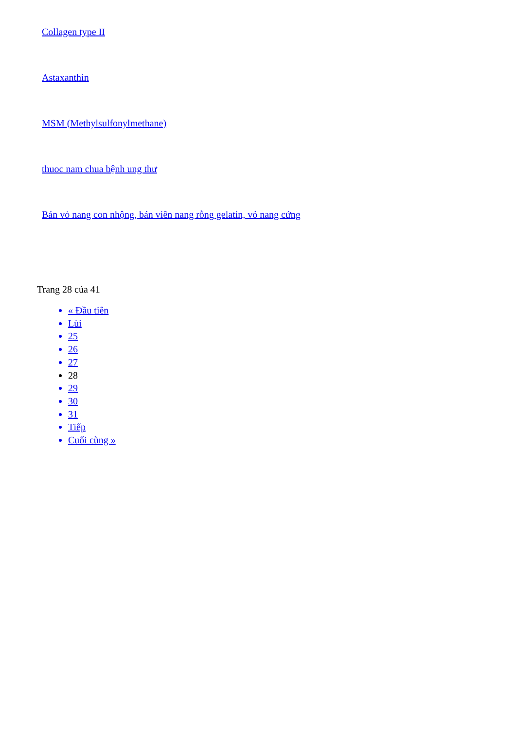Collagen type II
Astaxanthin
MSM (Methylsulfonylmethane)
thuoc nam chua bệnh ung thư
Bán vỏ nang con nhộng, bán viên nang rỗng gelatin, vỏ nang cứng
Trang 28 của 41
« Đầu tiên
Lùi
25
26
27
28
29
30
31
Tiếp
Cuối cùng »